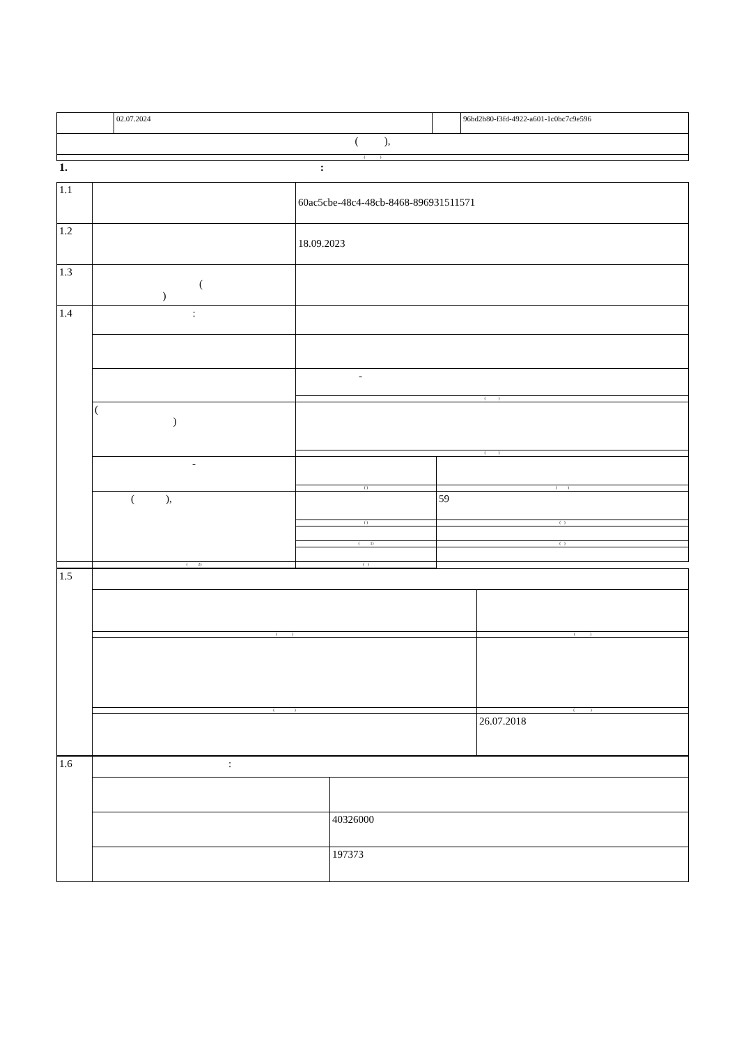| | 02.07.2024 | | 96bd2b80-f3fd-4922-a601-1c0bc7c9e596 |
| ( ), | | | |
| ( ) | | | |
1.:
| 1.1 | | 60ac5cbe-48c4-48cb-8468-896931511571 | |
| 1.2 | | 18.09.2023 | |
| 1.3 | ( ) | | |
| 1.4 | : | | |
| | | - | |
| | | ( ) | |
| | ( ) | | |
| | | ( ) | |
| | - | | |
| | | ( ) | ( ) |
| | ( ), | | 59 |
| | | ( ) | ( ) |
| | | ( 1) | ( ) |
| | ( 2) | ( ) | |
| 1.5 | | |
| | ( ) | ( ) |
| | ( ) | ( ) |
| | | 26.07.2018 |
| 1.6 | : | |
| | | 40326000 |
| | | 197373 |